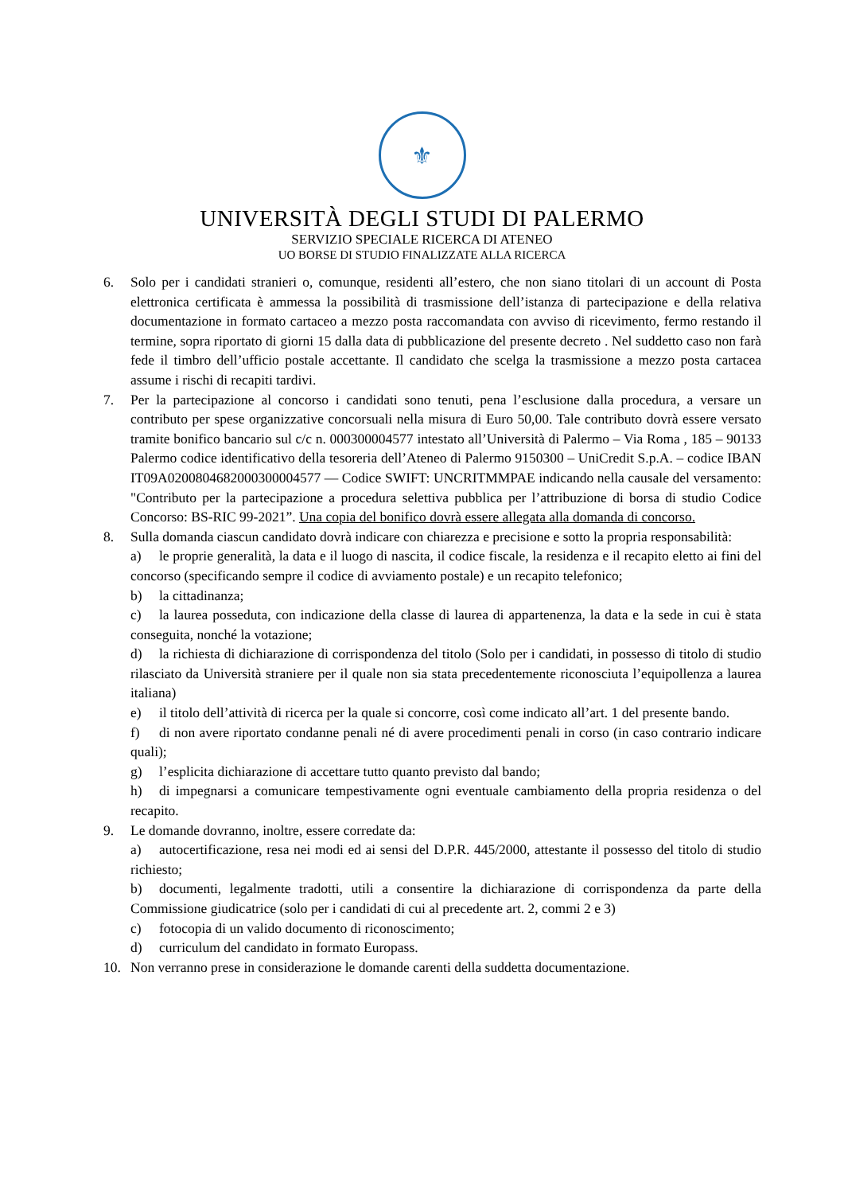⚜
UNIVERSITÀ DEGLI STUDI DI PALERMO
SERVIZIO SPECIALE RICERCA DI ATENEO
UO BORSE DI STUDIO FINALIZZATE ALLA RICERCA
6. Solo per i candidati stranieri o, comunque, residenti all’estero, che non siano titolari di un account di Posta elettronica certificata è ammessa la possibilità di trasmissione dell’istanza di partecipazione e della relativa documentazione in formato cartaceo a mezzo posta raccomandata con avviso di ricevimento, fermo restando il termine, sopra riportato di giorni 15 dalla data di pubblicazione del presente decreto . Nel suddetto caso non farà fede il timbro dell’ufficio postale accettante. Il candidato che scelga la trasmissione a mezzo posta cartacea assume i rischi di recapiti tardivi.
7. Per la partecipazione al concorso i candidati sono tenuti, pena l’esclusione dalla procedura, a versare un contributo per spese organizzative concorsuali nella misura di Euro 50,00. Tale contributo dovrà essere versato tramite bonifico bancario sul c/c n. 000300004577 intestato all’Università di Palermo – Via Roma , 185 – 90133 Palermo codice identificativo della tesoreria dell’Ateneo di Palermo 9150300 – UniCredit S.p.A. – codice IBAN IT09A0200804682000300004577 — Codice SWIFT: UNCRITMMPAE indicando nella causale del versamento: "Contributo per la partecipazione a procedura selettiva pubblica per l’attribuzione di borsa di studio Codice Concorso: BS-RIC 99-2021”. Una copia del bonifico dovrà essere allegata alla domanda di concorso.
8. Sulla domanda ciascun candidato dovrà indicare con chiarezza e precisione e sotto la propria responsabilità:
a) le proprie generalità, la data e il luogo di nascita, il codice fiscale, la residenza e il recapito eletto ai fini del concorso (specificando sempre il codice di avviamento postale) e un recapito telefonico;
b) la cittadinanza;
c) la laurea posseduta, con indicazione della classe di laurea di appartenenza, la data e la sede in cui è stata conseguita, nonché la votazione;
d) la richiesta di dichiarazione di corrispondenza del titolo (Solo per i candidati, in possesso di titolo di studio rilasciato da Università straniere per il quale non sia stata precedentemente riconosciuta l’equipollenza a laurea italiana)
e) il titolo dell’attività di ricerca per la quale si concorre, così come indicato all’art. 1 del presente bando.
f) di non avere riportato condanne penali né di avere procedimenti penali in corso (in caso contrario indicare quali);
g) l’esplicita dichiarazione di accettare tutto quanto previsto dal bando;
h) di impegnarsi a comunicare tempestivamente ogni eventuale cambiamento della propria residenza o del recapito.
9. Le domande dovranno, inoltre, essere corredate da:
a) autocertificazione, resa nei modi ed ai sensi del D.P.R. 445/2000, attestante il possesso del titolo di studio richiesto;
b) documenti, legalmente tradotti, utili a consentire la dichiarazione di corrispondenza da parte della Commissione giudicatrice (solo per i candidati di cui al precedente art. 2, commi 2 e 3)
c) fotocopia di un valido documento di riconoscimento;
d) curriculum del candidato in formato Europass.
10. Non verranno prese in considerazione le domande carenti della suddetta documentazione.